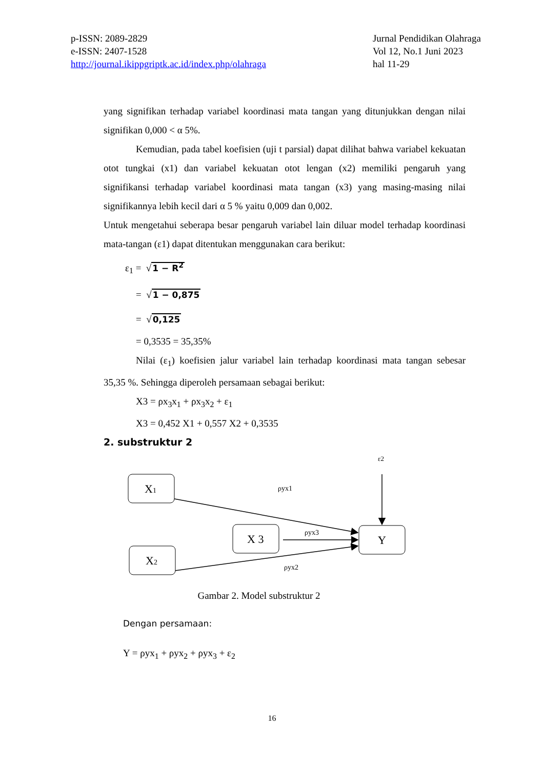p-ISSN: 2089-2829
e-ISSN: 2407-1528
http://journal.ikippgriptk.ac.id/index.php/olahraga
Jurnal Pendidikan Olahraga
Vol 12, No.1 Juni 2023
hal 11-29
yang signifikan terhadap variabel koordinasi mata tangan yang ditunjukkan dengan nilai signifikan 0,000 < α 5%.
Kemudian, pada tabel koefisien (uji t parsial) dapat dilihat bahwa variabel kekuatan otot tungkai (x1) dan variabel kekuatan otot lengan (x2) memiliki pengaruh yang signifikansi terhadap variabel koordinasi mata tangan (x3) yang masing-masing nilai signifikannya lebih kecil dari α 5 % yaitu 0,009 dan 0,002.
Untuk mengetahui seberapa besar pengaruh variabel lain diluar model terhadap koordinasi mata-tangan (ε1) dapat ditentukan menggunakan cara berikut:
ε<sub>1</sub> = √1 − R<sup>2</sup>
= √1 − 0,875
= √0,125
= 0,3535 = 35,35%
Nilai (ε<sub>1</sub>) koefisien jalur variabel lain terhadap koordinasi mata tangan sebesar 35,35 %. Sehingga diperoleh persamaan sebagai berikut:
X3 = ρx<sub>3</sub>x<sub>1</sub> + ρx<sub>3</sub>x<sub>2</sub> + ε<sub>1</sub>
X3 = 0,452 X1 + 0,557 X2 + 0,3535
2. substruktur 2
ε2
X1
X 3
X2
Y
ρyx1
ρyx3
ρyx2
Gambar 2. Model substruktur 2
Dengan persamaan:
Y = ρyx<sub>1</sub> + ρyx<sub>2</sub> + ρyx<sub>3</sub> + ε<sub>2</sub>
16